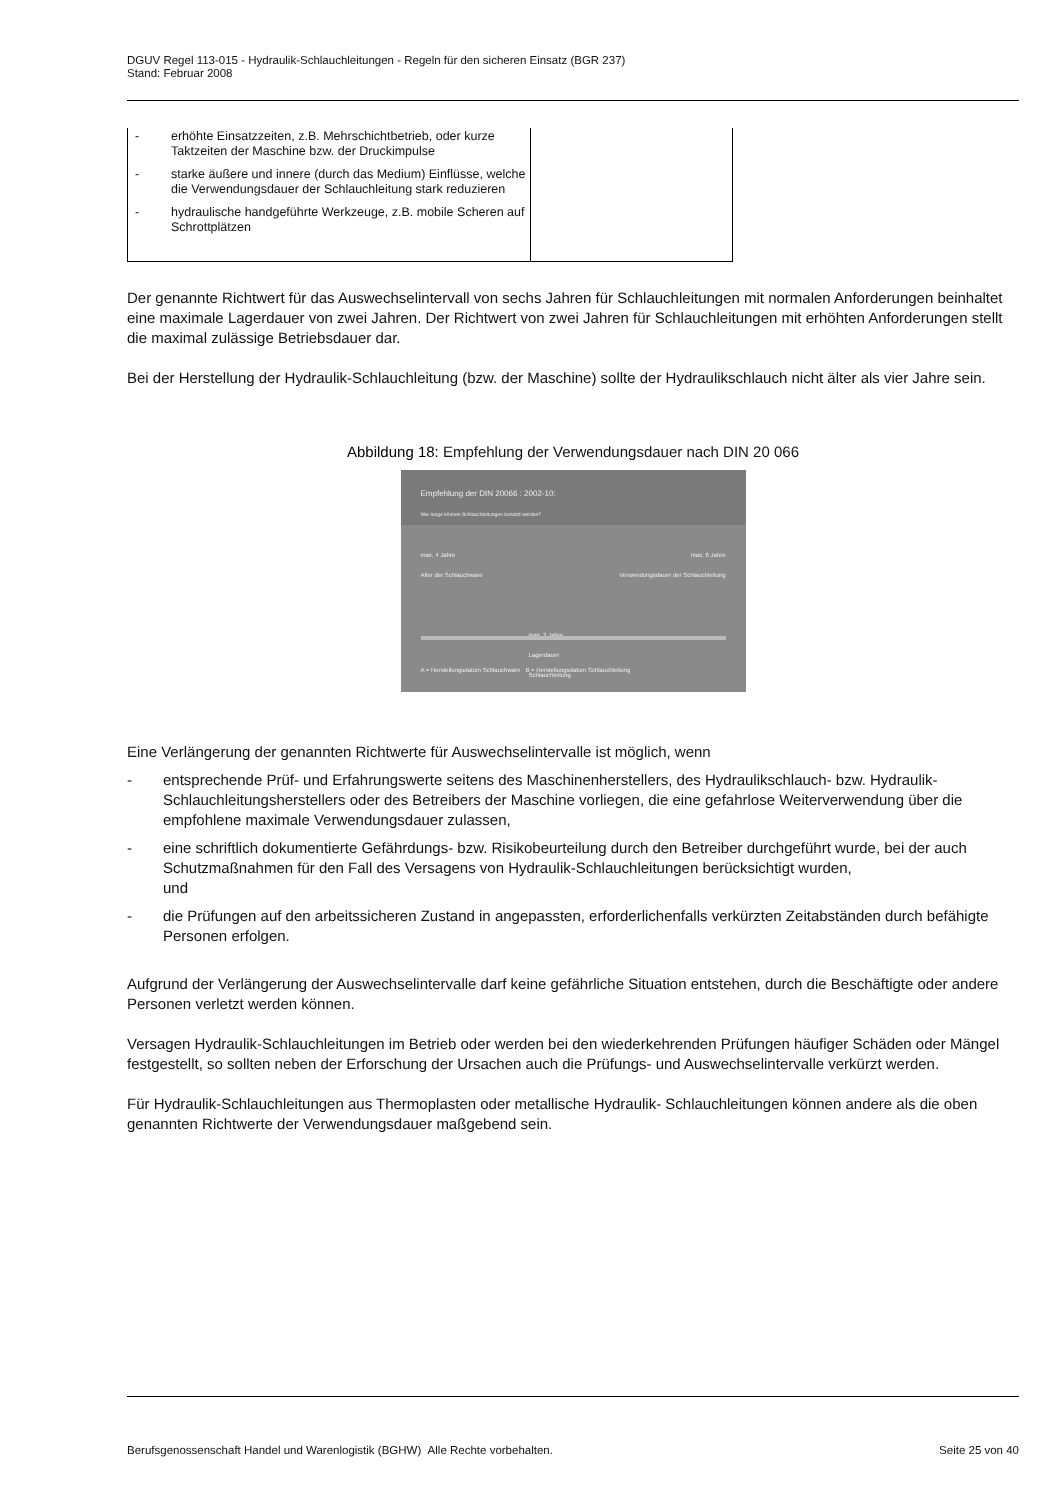DGUV Regel 113-015 - Hydraulik-Schlauchleitungen - Regeln für den sicheren Einsatz (BGR 237)
Stand: Februar 2008
| - erhöhte Einsatzzeiten, z.B. Mehrschichtbetrieb, oder kurze Taktzeiten der Maschine bzw. der Druckimpulse - starke äußere und innere (durch das Medium) Einflüsse, welche die Verwendungsdauer der Schlauchleitung stark reduzieren - hydraulische handgeführte Werkzeuge, z.B. mobile Scheren auf Schrottplätzen | |
Der genannte Richtwert für das Auswechselintervall von sechs Jahren für Schlauchleitungen mit normalen Anforderungen beinhaltet eine maximale Lagerdauer von zwei Jahren. Der Richtwert von zwei Jahren für Schlauchleitungen mit erhöhten Anforderungen stellt die maximal zulässige Betriebsdauer dar.
Bei der Herstellung der Hydraulik-Schlauchleitung (bzw. der Maschine) sollte der Hydraulikschlauch nicht älter als vier Jahre sein.
Abbildung 18: Empfehlung der Verwendungsdauer nach DIN 20 066
Empfehlung der DIN 20066 : 2002-10:
Wie lange können Schlauchleitungen benutzt werden?
max. 4 Jahre
Alter der Schlauchware max. 6 Jahre
Verwendungsdauer der Schlauchleitung
max. 2 Jahre
Lagerdauer
Schlauchleitung
A = Herstellungsdatum Schlauchware B = Herstellungsdatum Schlauchleitung
Eine Verlängerung der genannten Richtwerte für Auswechselintervalle ist möglich, wenn
- entsprechende Prüf- und Erfahrungswerte seitens des Maschinenherstellers, des Hydraulikschlauch- bzw. Hydraulik-Schlauchleitungsherstellers oder des Betreibers der Maschine vorliegen, die eine gefahrlose Weiterverwendung über die empfohlene maximale Verwendungsdauer zulassen,
- eine schriftlich dokumentierte Gefährdungs- bzw. Risikobeurteilung durch den Betreiber durchgeführt wurde, bei der auch Schutzmaßnahmen für den Fall des Versagens von Hydraulik-Schlauchleitungen berücksichtigt wurden,
und
- die Prüfungen auf den arbeitssicheren Zustand in angepassten, erforderlichenfalls verkürzten Zeitabständen durch befähigte Personen erfolgen.
Aufgrund der Verlängerung der Auswechselintervalle darf keine gefährliche Situation entstehen, durch die Beschäftigte oder andere Personen verletzt werden können.
Versagen Hydraulik-Schlauchleitungen im Betrieb oder werden bei den wiederkehrenden Prüfungen häufiger Schäden oder Mängel festgestellt, so sollten neben der Erforschung der Ursachen auch die Prüfungs- und Auswechselintervalle verkürzt werden.
Für Hydraulik-Schlauchleitungen aus Thermoplasten oder metallische Hydraulik- Schlauchleitungen können andere als die oben genannten Richtwerte der Verwendungsdauer maßgebend sein.
Berufsgenossenschaft Handel und Warenlogistik (BGHW) Alle Rechte vorbehalten. Seite 25 von 40